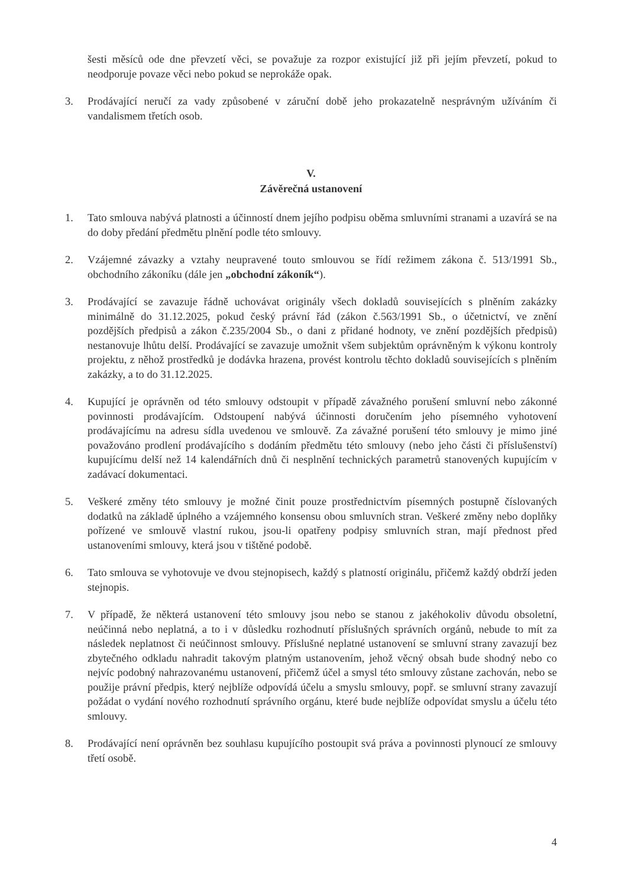šesti měsíců ode dne převzetí věci, se považuje za rozpor existující již při jejím převzetí, pokud to neodporuje povaze věci nebo pokud se neprokáže opak.
3. Prodávající neručí za vady způsobené v záruční době jeho prokazatelně nesprávným užíváním či vandalismem třetích osob.
V.
Závěrečná ustanovení
1. Tato smlouva nabývá platnosti a účinností dnem jejího podpisu oběma smluvními stranami a uzavírá se na do doby předání předmětu plnění podle této smlouvy.
2. Vzájemné závazky a vztahy neupravené touto smlouvou se řídí režimem zákona č. 513/1991 Sb., obchodního zákoníku (dále jen „obchodní zákoník“).
3. Prodávající se zavazuje řádně uchovávat originály všech dokladů souvisejících s plněním zakázky minimálně do 31.12.2025, pokud český právní řád (zákon č.563/1991 Sb., o účetnictví, ve znění pozdějších předpisů a zákon č.235/2004 Sb., o dani z přidané hodnoty, ve znění pozdějších předpisů) nestanovuje lhůtu delší. Prodávající se zavazuje umožnit všem subjektům oprávněným k výkonu kontroly projektu, z něhož prostředků je dodávka hrazena, provést kontrolu těchto dokladů souvisejících s plněním zakázky, a to do 31.12.2025.
4. Kupující je oprávněn od této smlouvy odstoupit v případě závažného porušení smluvní nebo zákonné povinnosti prodávajícím. Odstoupení nabývá účinnosti doručením jeho písemného vyhotovení prodávajícímu na adresu sídla uvedenou ve smlouvě. Za závažné porušení této smlouvy je mimo jiné považováno prodlení prodávajícího s dodáním předmětu této smlouvy (nebo jeho části či příslušenství) kupujícímu delší než 14 kalendářních dnů či nesplnění technických parametrů stanovených kupujícím v zadávací dokumentaci.
5. Veškeré změny této smlouvy je možné činit pouze prostřednictvím písemných postupně číslovaných dodatků na základě úplného a vzájemného konsensu obou smluvních stran. Veškeré změny nebo doplňky pořízené ve smlouvě vlastní rukou, jsou-li opatřeny podpisy smluvních stran, mají přednost před ustanoveními smlouvy, která jsou v tištěné podobě.
6. Tato smlouva se vyhotovuje ve dvou stejnopisech, každý s platností originálu, přičemž každý obdrží jeden stejnopis.
7. V případě, že některá ustanovení této smlouvy jsou nebo se stanou z jakéhokoliv důvodu obsoletní, neúčinná nebo neplatná, a to i v důsledku rozhodnutí příslušných správních orgánů, nebude to mít za následek neplatnost či neúčinnost smlouvy. Příslušné neplatné ustanovení se smluvní strany zavazují bez zbytečného odkladu nahradit takovým platným ustanovením, jehož věcný obsah bude shodný nebo co nejvíc podobný nahrazovanému ustanovení, přičemž účel a smysl této smlouvy zůstane zachován, nebo se použije právní předpis, který nejblíže odpovídá účelu a smyslu smlouvy, popř. se smluvní strany zavazují požádat o vydání nového rozhodnutí správního orgánu, které bude nejblíže odpovídat smyslu a účelu této smlouvy.
8. Prodávající není oprávněn bez souhlasu kupujícího postoupit svá práva a povinnosti plynoucí ze smlouvy třetí osobě.
4